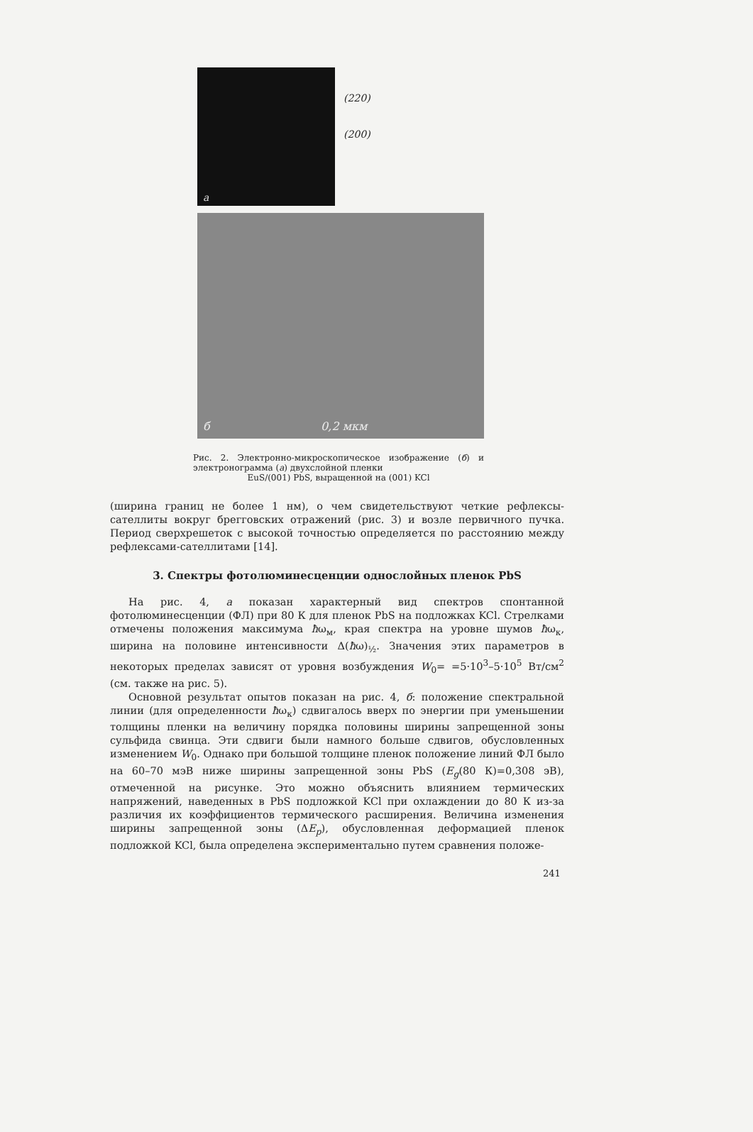а
(220)
(200)
б 0,2 мкм
Рис. 2. Электронно-микроскопическое изображение (б) и электронограмма (а) двухслойной пленки
EuS/(001) PbS, выращенной на (001) KCl
(ширина границ не более 1 нм), о чем свидетельствуют четкие рефлексы-сателлиты вокруг брегговских отражений (рис. 3) и возле первичного пучка. Период сверхрешеток с высокой точностью определяется по расстоянию между рефлексами-сателлитами [14].
3. Спектры фотолюминесценции однослойных пленок PbS
На рис. 4, а показан характерный вид спектров спонтанной фотолюминесценции (ФЛ) при 80 К для пленок PbS на подложках KCl. Стрелками отмечены положения максимума ħω<sub>м</sub>, края спектра на уровне шумов ħω<sub>к</sub>, ширина на половине интенсивности Δ(ħω)<sub>½</sub>. Значения этих параметров в некоторых пределах зависят от уровня возбуждения W<sub>0</sub>= =5·10<sup>3</sup>–5·10<sup>5</sup> Вт/см<sup>2</sup> (см. также на рис. 5).
Основной результат опытов показан на рис. 4, б: положение спектральной линии (для определенности ħω<sub>к</sub>) сдвигалось вверх по энергии при уменьшении толщины пленки на величину порядка половины ширины запрещенной зоны сульфида свинца. Эти сдвиги были намного больше сдвигов, обусловленных изменением W<sub>0</sub>. Однако при большой толщине пленок положение линий ФЛ было на 60–70 мэВ ниже ширины запрещенной зоны PbS (E<sub>g</sub>(80 К)=0,308 эВ), отмеченной на рисунке. Это можно объяснить влиянием термических напряжений, наведенных в PbS подложкой KCl при охлаждении до 80 К из-за различия их коэффициентов термического расширения. Величина изменения ширины запрещенной зоны (ΔE<sub>p</sub>), обусловленная деформацией пленок подложкой KCl, была определена экспериментально путем сравнения положе-
241